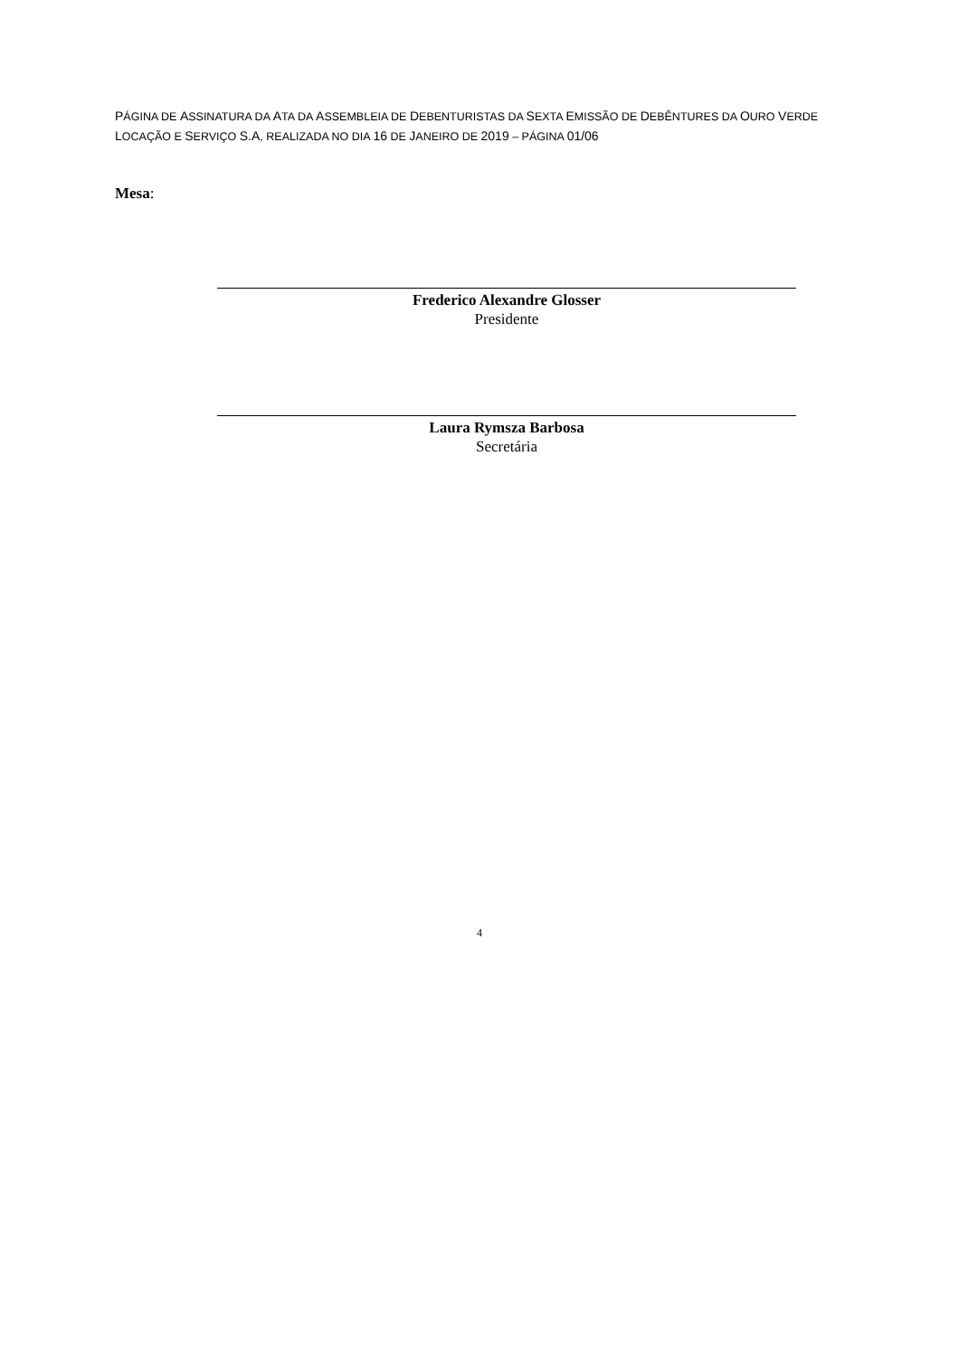PÁGINA DE ASSINATURA DA ATA DA ASSEMBLEIA DE DEBENTURISTAS DA SEXTA EMISSÃO DE DEBÊNTURES DA OURO VERDE LOCAÇÃO E SERVIÇO S.A, REALIZADA NO DIA 16 DE JANEIRO DE 2019 – PÁGINA 01/06
Mesa:
Frederico Alexandre Glosser
Presidente
Laura Rymsza Barbosa
Secretária
4